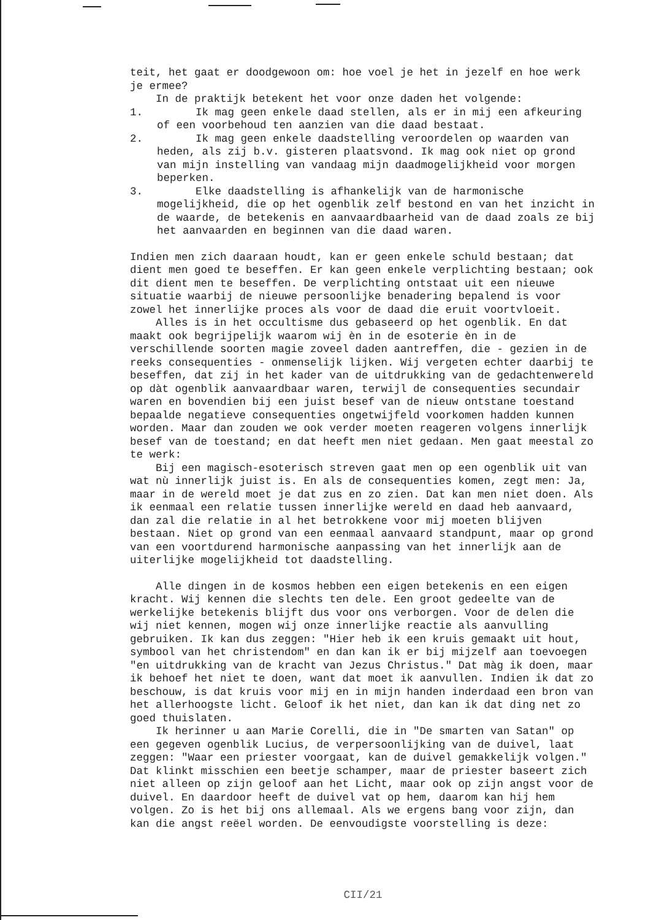teit, het gaat er doodgewoon om: hoe voel je het in jezelf en hoe werk je ermee?
In de praktijk betekent het voor onze daden het volgende:
1. Ik mag geen enkele daad stellen, als er in mij een afkeuring of een voorbehoud ten aanzien van die daad bestaat.
2. Ik mag geen enkele daadstelling veroordelen op waarden van heden, als zij b.v. gisteren plaatsvond. Ik mag ook niet op grond van mijn instelling van vandaag mijn daadmogelijkheid voor morgen beperken.
3. Elke daadstelling is afhankelijk van de harmonische mogelijkheid, die op het ogenblik zelf bestond en van het inzicht in de waarde, de betekenis en aanvaardbaarheid van de daad zoals ze bij het aanvaarden en beginnen van die daad waren.
Indien men zich daaraan houdt, kan er geen enkele schuld bestaan; dat dient men goed te beseffen. Er kan geen enkele verplichting bestaan; ook dit dient men te beseffen. De verplichting ontstaat uit een nieuwe situatie waarbij de nieuwe persoonlijke benadering bepalend is voor zowel het innerlijke proces als voor de daad die eruit voortvloeit.
Alles is in het occultisme dus gebaseerd op het ogenblik. En dat maakt ook begrijpelijk waarom wij èn in de esoterie èn in de verschillende soorten magie zoveel daden aantreffen, die - gezien in de reeks consequenties - onmenselijk lijken. Wij vergeten echter daarbij te beseffen, dat zij in het kader van de uitdrukking van de gedachtenwereld op dàt ogenblik aanvaardbaar waren, terwijl de consequenties secundair waren en bovendien bij een juist besef van de nieuw ontstane toestand bepaalde negatieve consequenties ongetwijfeld voorkomen hadden kunnen worden. Maar dan zouden we ook verder moeten reageren volgens innerlijk besef van de toestand; en dat heeft men niet gedaan. Men gaat meestal zo te werk:
Bij een magisch-esoterisch streven gaat men op een ogenblik uit van wat nù innerlijk juist is. En als de consequenties komen, zegt men: Ja, maar in de wereld moet je dat zus en zo zien. Dat kan men niet doen. Als ik eenmaal een relatie tussen innerlijke wereld en daad heb aanvaard, dan zal die relatie in al het betrokkene voor mij moeten blijven bestaan. Niet op grond van een eenmaal aanvaard standpunt, maar op grond van een voortdurend harmonische aanpassing van het innerlijk aan de uiterlijke mogelijkheid tot daadstelling.
Alle dingen in de kosmos hebben een eigen betekenis en een eigen kracht. Wij kennen die slechts ten dele. Een groot gedeelte van de werkelijke betekenis blijft dus voor ons verborgen. Voor de delen die wij niet kennen, mogen wij onze innerlijke reactie als aanvulling gebruiken. Ik kan dus zeggen: "Hier heb ik een kruis gemaakt uit hout, symbool van het christendom" en dan kan ik er bij mijzelf aan toevoegen "en uitdrukking van de kracht van Jezus Christus." Dat màg ik doen, maar ik behoef het niet te doen, want dat moet ik aanvullen. Indien ik dat zo beschouw, is dat kruis voor mij en in mijn handen inderdaad een bron van het allerhoogste licht. Geloof ik het niet, dan kan ik dat ding net zo goed thuislaten.
Ik herinner u aan Marie Corelli, die in "De smarten van Satan" op een gegeven ogenblik Lucius, de verpersoonlijking van de duivel, laat zeggen: "Waar een priester voorgaat, kan de duivel gemakkelijk volgen." Dat klinkt misschien een beetje schamper, maar de priester baseert zich niet alleen op zijn geloof aan het Licht, maar ook op zijn angst voor de duivel. En daardoor heeft de duivel vat op hem, daarom kan hij hem volgen. Zo is het bij ons allemaal. Als we ergens bang voor zijn, dan kan die angst reëel worden. De eenvoudigste voorstelling is deze:
CII/21